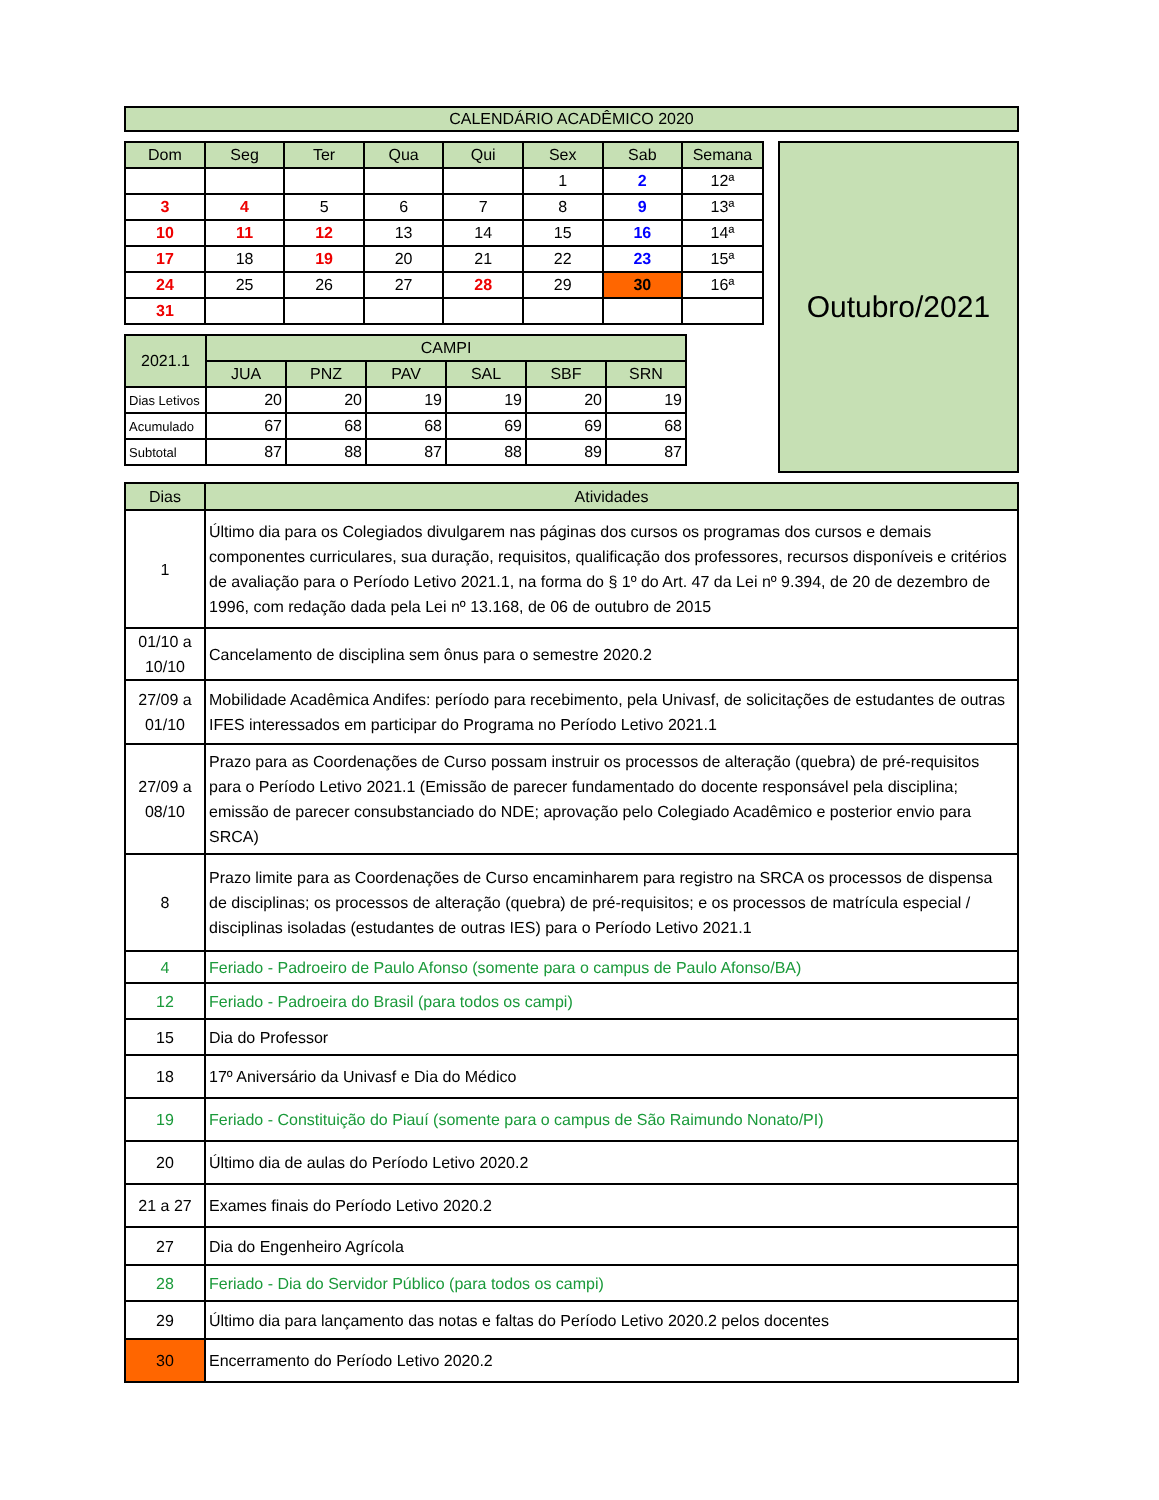| CALENDÁRIO ACADÊMICO 2020 |
| Dom | Seg | Ter | Qua | Qui | Sex | Sab | Semana |
| --- | --- | --- | --- | --- | --- | --- | --- |
| | | | | | 1 | 2 | 12ª |
| 3 | 4 | 5 | 6 | 7 | 8 | 9 | 13ª |
| 10 | 11 | 12 | 13 | 14 | 15 | 16 | 14ª |
| 17 | 18 | 19 | 20 | 21 | 22 | 23 | 15ª |
| 24 | 25 | 26 | 27 | 28 | 29 | 30 | 16ª |
| 31 | | | | | | | |
| 2021.1 | CAMPI | | | | | |
| --- | --- | --- | --- | --- | --- | --- |
| | JUA | PNZ | PAV | SAL | SBF | SRN |
| Dias Letivos | 20 | 20 | 19 | 19 | 20 | 19 |
| Acumulado | 67 | 68 | 68 | 69 | 69 | 68 |
| Subtotal | 87 | 88 | 87 | 88 | 89 | 87 |
Outubro/2021
| Dias | Atividades |
| 1 | Último dia para os Colegiados divulgarem nas páginas dos cursos os programas dos cursos e demais componentes curriculares, sua duração, requisitos, qualificação dos professores, recursos disponíveis e critérios de avaliação para o Período Letivo 2021.1, na forma do § 1º do Art. 47 da Lei nº 9.394, de 20 de dezembro de 1996, com redação dada pela Lei nº 13.168, de 06 de outubro de 2015 |
| 01/10 a 10/10 | Cancelamento de disciplina sem ônus para o semestre 2020.2 |
| 27/09 a 01/10 | Mobilidade Acadêmica Andifes: período para recebimento, pela Univasf, de solicitações de estudantes de outras IFES interessados em participar do Programa no Período Letivo 2021.1 |
| 27/09 a 08/10 | Prazo para as Coordenações de Curso possam instruir os processos de alteração (quebra) de pré-requisitos para o Período Letivo 2021.1 (Emissão de parecer fundamentado do docente responsável pela disciplina; emissão de parecer consubstanciado do NDE; aprovação pelo Colegiado Acadêmico e posterior envio para SRCA) |
| 8 | Prazo limite para as Coordenações de Curso encaminharem para registro na SRCA os processos de dispensa de disciplinas; os processos de alteração (quebra) de pré-requisitos; e os processos de matrícula especial / disciplinas isoladas (estudantes de outras IES) para o Período Letivo 2021.1 |
| 4 | Feriado - Padroeiro de Paulo Afonso (somente para o campus de Paulo Afonso/BA) |
| 12 | Feriado - Padroeira do Brasil (para todos os campi) |
| 15 | Dia do Professor |
| 18 | 17º Aniversário da Univasf e Dia do Médico |
| 19 | Feriado - Constituição do Piauí (somente para o campus de São Raimundo Nonato/PI) |
| 20 | Último dia de aulas do Período Letivo 2020.2 |
| 21 a 27 | Exames finais do Período Letivo 2020.2 |
| 27 | Dia do Engenheiro Agrícola |
| 28 | Feriado - Dia do Servidor Público (para todos os campi) |
| 29 | Último dia para lançamento das notas e faltas do Período Letivo 2020.2 pelos docentes |
| 30 | Encerramento do Período Letivo 2020.2 |